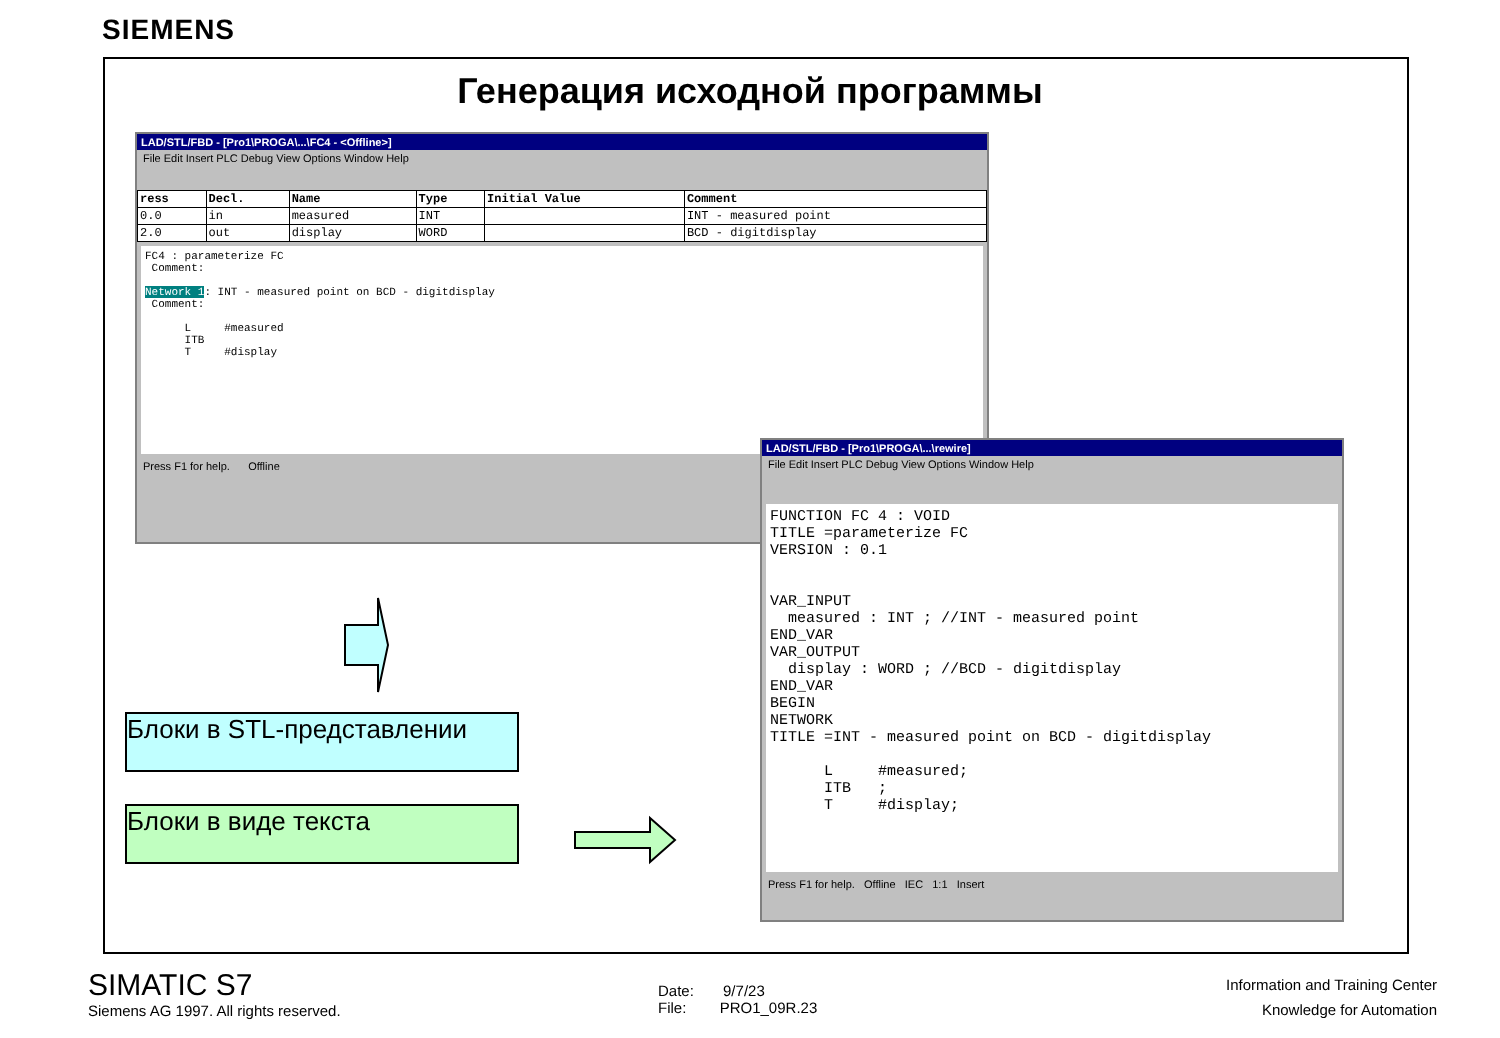SIEMENS
Генерация исходной программы
LAD/STL/FBD - [Pro1\PROGA\...\FC4 - <Offline>]
File Edit Insert PLC Debug View Options Window Help
| ress | Decl. | Name | Type | Initial Value | Comment |
| --- | --- | --- | --- | --- | --- |
| 0.0 | in | measured | INT | | INT - measured point |
| 2.0 | out | display | WORD | | BCD - digitdisplay |
FC4 : parameterize FC Comment: Network 1: INT - measured point on BCD - digitdisplay Comment: L #measured ITB T #display
Press F1 for help. Offline
LAD/STL/FBD - [Pro1\PROGA\...\rewire]
File Edit Insert PLC Debug View Options Window Help
FUNCTION FC 4 : VOID TITLE =parameterize FC VERSION : 0.1 VAR_INPUT measured : INT ; //INT - measured point END_VAR VAR_OUTPUT display : WORD ; //BCD - digitdisplay END_VAR BEGIN NETWORK TITLE =INT - measured point on BCD - digitdisplay L #measured; ITB ; T #display;
Press F1 for help. Offline IEC 1:1 Insert
Блоки в STL-представлении
Блоки в виде текста
SIMATIC S7
Siemens AG 1997. All rights reserved.
Date: 9/7/23
File: PRO1_09R.23
Information and Training Center
Knowledge for Automation